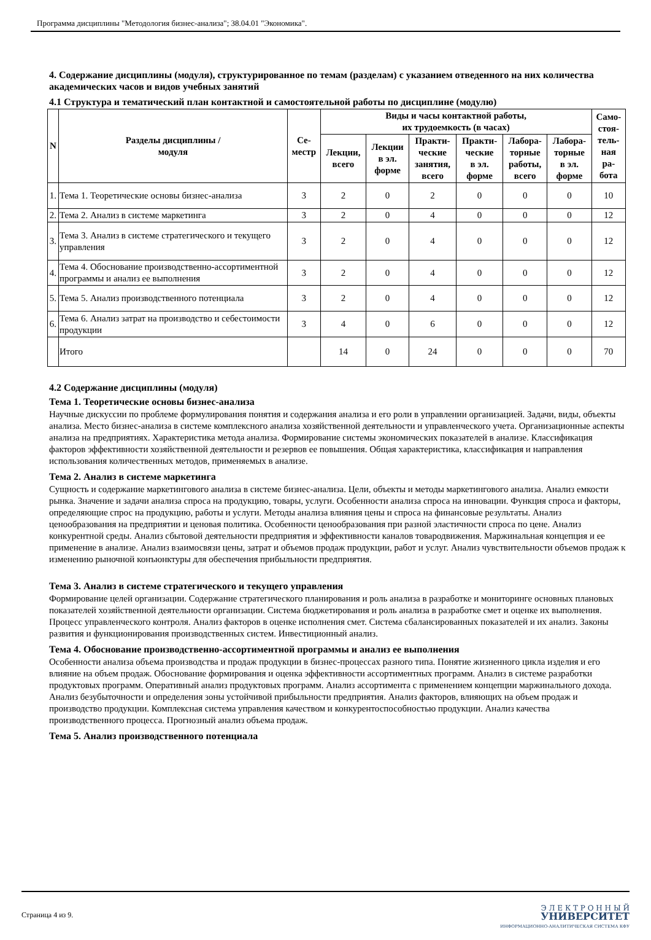Программа дисциплины "Методология бизнес-анализа"; 38.04.01 "Экономика".
4. Содержание дисциплины (модуля), структурированное по темам (разделам) с указанием отведенного на них количества академических часов и видов учебных занятий
4.1 Структура и тематический план контактной и самостоятельной работы по дисциплине (модулю)
| N | Разделы дисциплины / модуля | Се- местр | Виды и часы контактной работы, их трудоемкость (в часах) | | | | | | Само- стоя- тель- ная ра- бота |
| --- | --- | --- | --- | --- | --- | --- | --- | --- | --- |
| | | | Лекции, всего | Лекции в эл. форме | Практи- ческие занятия, всего | Практи- ческие в эл. форме | Лабора- торные работы, всего | Лабора- торные в эл. форме | |
| 1. | Тема 1. Теоретические основы бизнес-анализа | 3 | 2 | 0 | 2 | 0 | 0 | 0 | 10 |
| 2. | Тема 2. Анализ в системе маркетинга | 3 | 2 | 0 | 4 | 0 | 0 | 0 | 12 |
| 3. | Тема 3. Анализ в системе стратегического и текущего управления | 3 | 2 | 0 | 4 | 0 | 0 | 0 | 12 |
| 4. | Тема 4. Обоснование производственно-ассортиментной программы и анализ ее выполнения | 3 | 2 | 0 | 4 | 0 | 0 | 0 | 12 |
| 5. | Тема 5. Анализ производственного потенциала | 3 | 2 | 0 | 4 | 0 | 0 | 0 | 12 |
| 6. | Тема 6. Анализ затрат на производство и себестоимости продукции | 3 | 4 | 0 | 6 | 0 | 0 | 0 | 12 |
| | Итого | | 14 | 0 | 24 | 0 | 0 | 0 | 70 |
4.2 Содержание дисциплины (модуля)
Тема 1. Теоретические основы бизнес-анализа
Научные дискуссии по проблеме формулирования понятия и содержания анализа и его роли в управлении организацией. Задачи, виды, объекты анализа. Место бизнес-анализа в системе комплексного анализа хозяйственной деятельности и управленческого учета. Организационные аспекты анализа на предприятиях. Характеристика метода анализа. Формирование системы экономических показателей в анализе. Классификация факторов эффективности хозяйственной деятельности и резервов ее повышения. Общая характеристика, классификация и направления использования количественных методов, применяемых в анализе.
Тема 2. Анализ в системе маркетинга
Сущность и содержание маркетингового анализа в системе бизнес-анализа. Цели, объекты и методы маркетингового анализа. Анализ емкости рынка. Значение и задачи анализа спроса на продукцию, товары, услуги. Особенности анализа спроса на инновации. Функция спроса и факторы, определяющие спрос на продукцию, работы и услуги. Методы анализа влияния цены и спроса на финансовые результаты. Анализ ценообразования на предприятии и ценовая политика. Особенности ценообразования при разной эластичности спроса по цене. Анализ конкурентной среды. Анализ сбытовой деятельности предприятия и эффективности каналов товародвижения. Маржинальная концепция и ее применение в анализе. Анализ взаимосвязи цены, затрат и объемов продаж продукции, работ и услуг. Анализ чувствительности объемов продаж к изменению рыночной конъюнктуры для обеспечения прибыльности предприятия.
Тема 3. Анализ в системе стратегического и текущего управления
Формирование целей организации. Содержание стратегического планирования и роль анализа в разработке и мониторинге основных плановых показателей хозяйственной деятельности организации. Система бюджетирования и роль анализа в разработке смет и оценке их выполнения. Процесс управленческого контроля. Анализ факторов в оценке исполнения смет. Система сбалансированных показателей и их анализ. Законы развития и функционирования производственных систем. Инвестиционный анализ.
Тема 4. Обоснование производственно-ассортиментной программы и анализ ее выполнения
Особенности анализа объема производства и продаж продукции в бизнес-процессах разного типа. Понятие жизненного цикла изделия и его влияние на объем продаж. Обоснование формирования и оценка эффективности ассортиментных программ. Анализ в системе разработки продуктовых программ. Оперативный анализ продуктовых программ. Анализ ассортимента с применением концепции маржинального дохода. Анализ безубыточности и определения зоны устойчивой прибыльности предприятия. Анализ факторов, влияющих на объем продаж и производство продукции. Комплексная система управления качеством и конкурентоспособностью продукции. Анализ качества производственного процесса. Прогнозный анализ объема продаж.
Тема 5. Анализ производственного потенциала
Страница 4 из 9.
Э Л Е К Т Р О Н Н Ы Й
УНИВЕРСИТЕТ
ИНФОРМАЦИОННО-АНАЛИТИЧЕСКАЯ СИСТЕМА КФУ